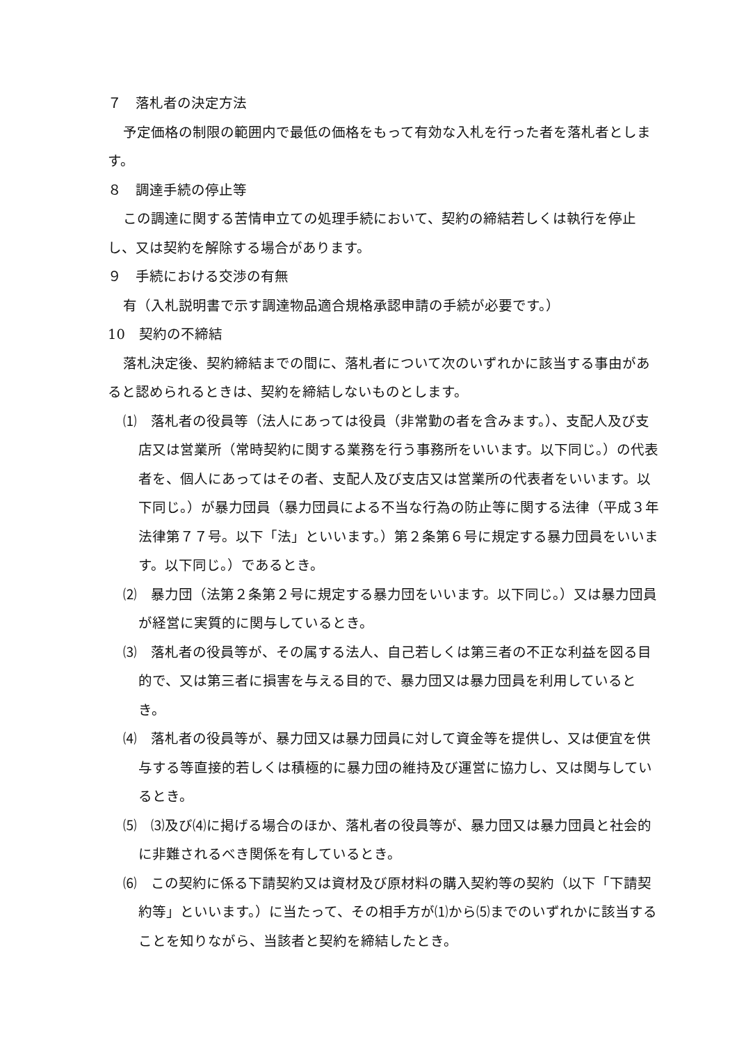７　落札者の決定方法
予定価格の制限の範囲内で最低の価格をもって有効な入札を行った者を落札者とします。
８　調達手続の停止等
この調達に関する苦情申立ての処理手続において、契約の締結若しくは執行を停止し、又は契約を解除する場合があります。
９　手続における交渉の有無
有（入札説明書で示す調達物品適合規格承認申請の手続が必要です。）
10　契約の不締結
落札決定後、契約締結までの間に、落札者について次のいずれかに該当する事由があると認められるときは、契約を締結しないものとします。
⑴　落札者の役員等（法人にあっては役員（非常勤の者を含みます。）、支配人及び支店又は営業所（常時契約に関する業務を行う事務所をいいます。以下同じ。）の代表者を、個人にあってはその者、支配人及び支店又は営業所の代表者をいいます。以下同じ。）が暴力団員（暴力団員による不当な行為の防止等に関する法律（平成３年法律第７７号。以下「法」といいます。）第２条第６号に規定する暴力団員をいいます。以下同じ。）であるとき。
⑵　暴力団（法第２条第２号に規定する暴力団をいいます。以下同じ。）又は暴力団員が経営に実質的に関与しているとき。
⑶　落札者の役員等が、その属する法人、自己若しくは第三者の不正な利益を図る目的で、又は第三者に損害を与える目的で、暴力団又は暴力団員を利用しているとき。
⑷　落札者の役員等が、暴力団又は暴力団員に対して資金等を提供し、又は便宜を供与する等直接的若しくは積極的に暴力団の維持及び運営に協力し、又は関与しているとき。
⑸　⑶及び⑷に掲げる場合のほか、落札者の役員等が、暴力団又は暴力団員と社会的に非難されるべき関係を有しているとき。
⑹　この契約に係る下請契約又は資材及び原材料の購入契約等の契約（以下「下請契約等」といいます。）に当たって、その相手方が⑴から⑸までのいずれかに該当することを知りながら、当該者と契約を締結したとき。